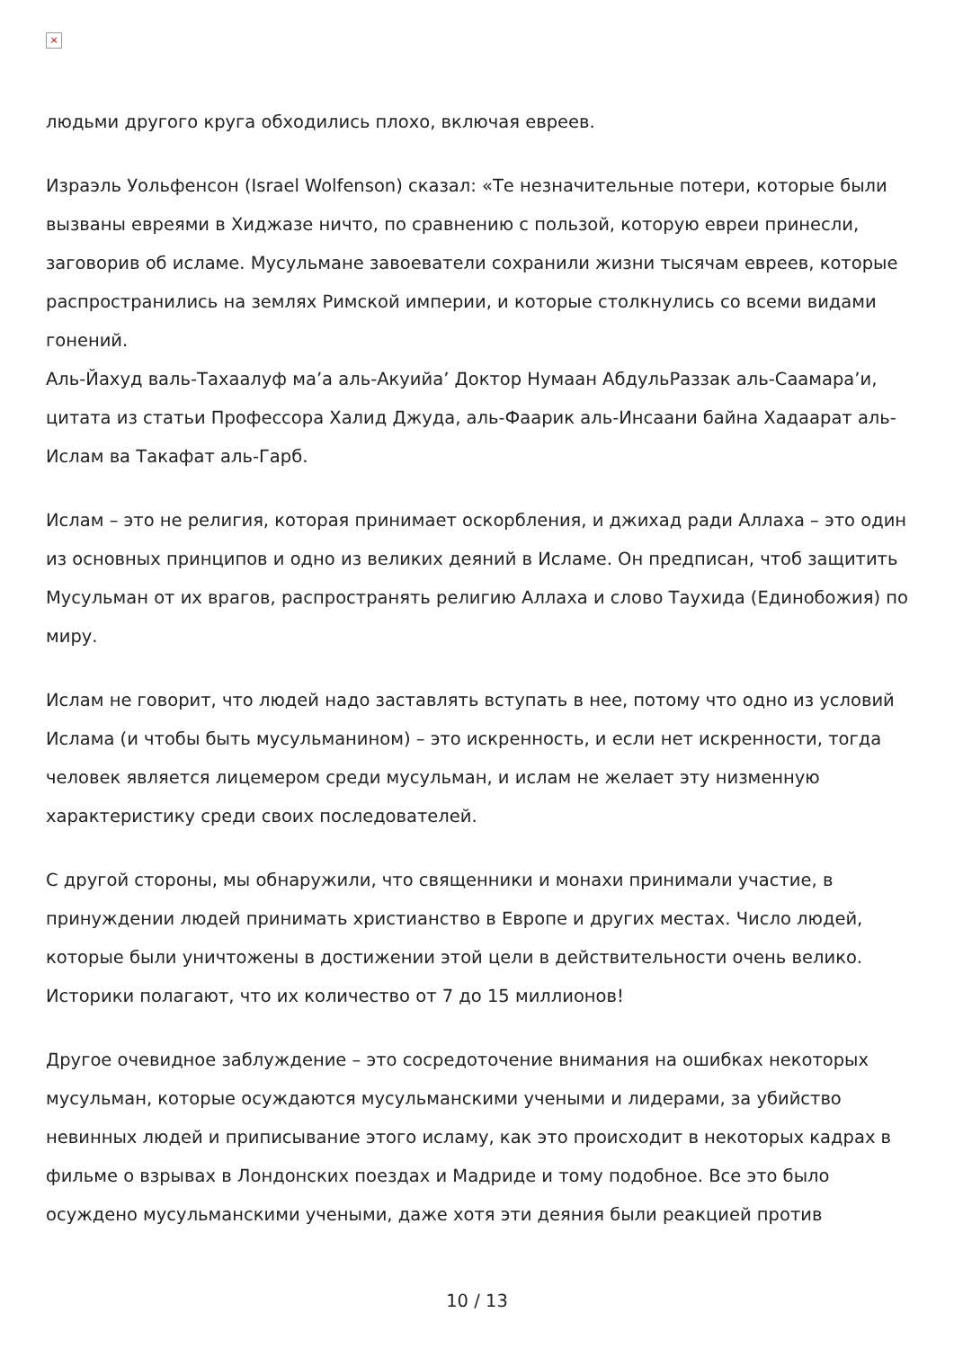×
людьми другого круга обходились плохо, включая евреев.
Израэль Уольфенсон (Israel Wolfenson) сказал: «Те незначительные потери, которые были вызваны евреями в Хиджазе ничто, по сравнению с пользой, которую евреи принесли, заговорив об исламе. Мусульмане завоеватели сохранили жизни тысячам евреев, которые распространились на землях Римской империи, и которые столкнулись со всеми видами гонений.
Аль-Йахуд валь-Тахаалуф ма’а аль-Акуийа’ Доктор Нумаан АбдульРаззак аль-Саамара’и, цитата из статьи Профессора Халид Джуда, аль-Фаарик аль-Инсаани байна Хадаарат аль-Ислам ва Такафат аль-Гарб.
Ислам – это не религия, которая принимает оскорбления, и джихад ради Аллаха – это один из основных принципов и одно из великих деяний в Исламе. Он предписан, чтоб защитить Мусульман от их врагов, распространять религию Аллаха и слово Таухида (Единобожия) по миру.
Ислам не говорит, что людей надо заставлять вступать в нее, потому что одно из условий Ислама (и чтобы быть мусульманином) – это искренность, и если нет искренности, тогда человек является лицемером среди мусульман, и ислам не желает эту низменную характеристику среди своих последователей.
С другой стороны, мы обнаружили, что священники и монахи принимали участие, в принуждении людей принимать христианство в Европе и других местах. Число людей, которые были уничтожены в достижении этой цели в действительности очень велико. Историки полагают, что их количество от 7 до 15 миллионов!
Другое очевидное заблуждение – это сосредоточение внимания на ошибках некоторых мусульман, которые осуждаются мусульманскими учеными и лидерами, за убийство невинных людей и приписывание этого исламу, как это происходит в некоторых кадрах в фильме о взрывах в Лондонских поездах и Мадриде и тому подобное. Все это было осуждено мусульманскими учеными, даже хотя эти деяния были реакцией против
10 / 13